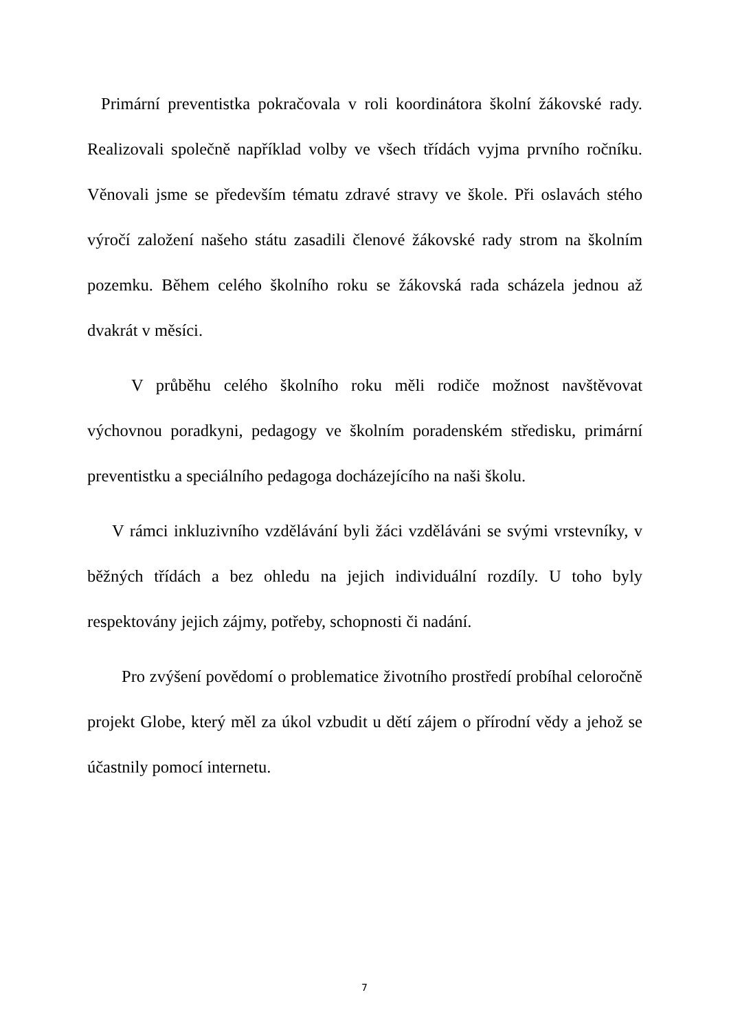Primární preventistka pokračovala v roli koordinátora školní žákovské rady. Realizovali společně například volby ve všech třídách vyjma prvního ročníku. Věnovali jsme se především tématu zdravé stravy ve škole. Při oslavách stého výročí založení našeho státu zasadili členové žákovské rady strom na školním pozemku. Během celého školního roku se žákovská rada scházela jednou až dvakrát v měsíci.
V průběhu celého školního roku měli rodiče možnost navštěvovat výchovnou poradkyni, pedagogy ve školním poradenském středisku, primární preventistku a speciálního pedagoga docházejícího na naši školu.
V rámci inkluzivního vzdělávání byli žáci vzděláváni se svými vrstevníky, v běžných třídách a bez ohledu na jejich individuální rozdíly. U toho byly respektovány jejich zájmy, potřeby, schopnosti či nadání.
Pro zvýšení povědomí o problematice životního prostředí probíhal celoročně projekt Globe, který měl za úkol vzbudit u dětí zájem o přírodní vědy a jehož se účastnily pomocí internetu.
7